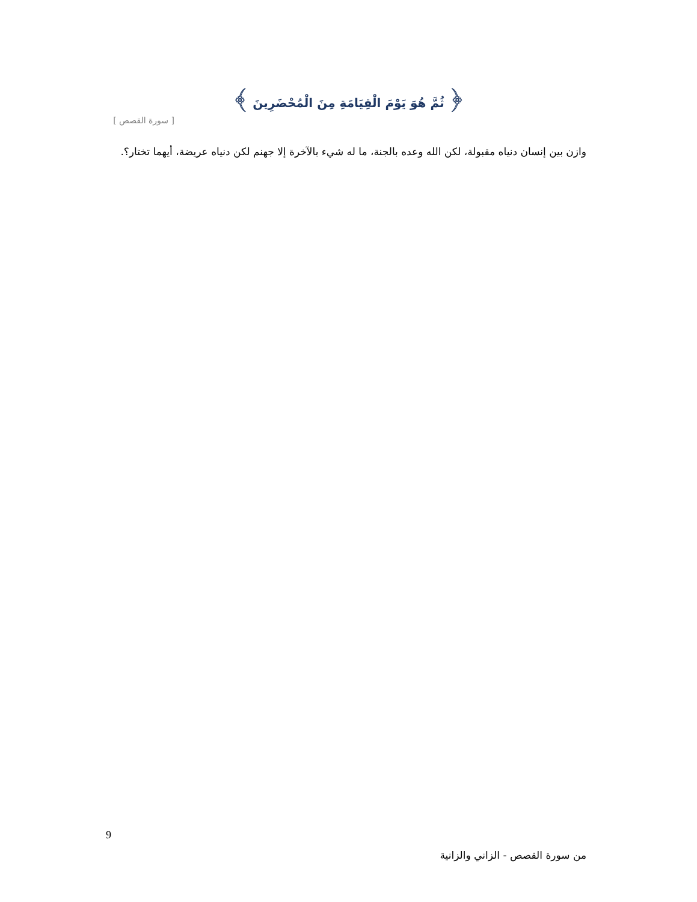﴿ ثُمَّ هُوَ يَوْمَ الْقِيَامَةِ مِنَ الْمُحْضَرِينَ ﴾
[ سورة القصص ]
وازن بين إنسان دنياه مقبولة، لكن الله وعده بالجنة، ما له شيء بالآخرة إلا جهنم لكن دنياه عريضة، أيهما تختار؟.
9
من سورة القصص - الزاني والزانية